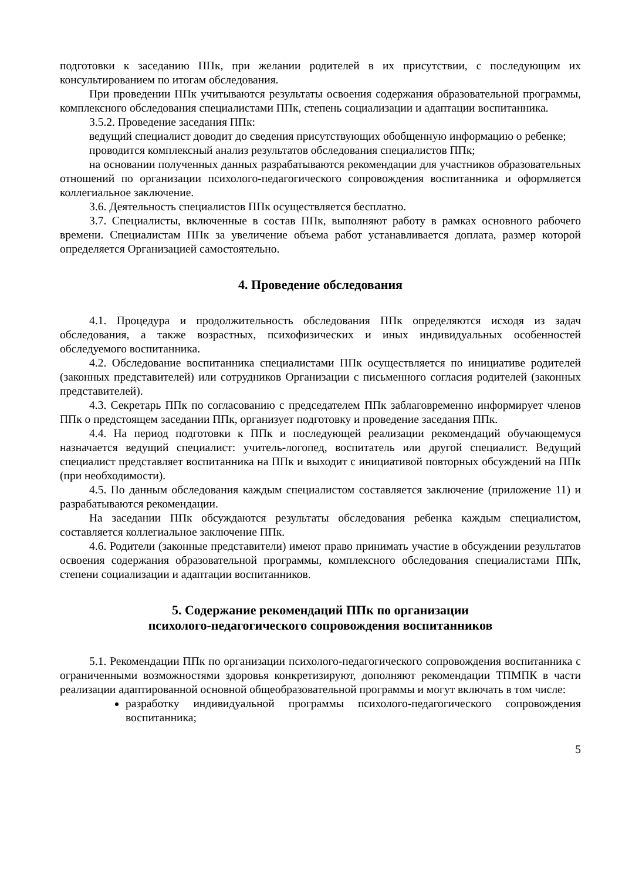подготовки к заседанию ППк, при желании родителей в их присутствии, с последующим их консультированием по итогам обследования.
При проведении ППк учитываются результаты освоения содержания образовательной программы, комплексного обследования специалистами ППк, степень социализации и адаптации воспитанника.
3.5.2. Проведение заседания ППк:
ведущий специалист доводит до сведения присутствующих обобщенную информацию о ребенке;
проводится комплексный анализ результатов обследования специалистов ППк;
на основании полученных данных разрабатываются рекомендации для участников образовательных отношений по организации психолого-педагогического сопровождения воспитанника и оформляется коллегиальное заключение.
3.6. Деятельность специалистов ППк осуществляется бесплатно.
3.7. Специалисты, включенные в состав ППк, выполняют работу в рамках основного рабочего времени. Специалистам ППк за увеличение объема работ устанавливается доплата, размер которой определяется Организацией самостоятельно.
4. Проведение обследования
4.1. Процедура и продолжительность обследования ППк определяются исходя из задач обследования, а также возрастных, психофизических и иных индивидуальных особенностей обследуемого воспитанника.
4.2. Обследование воспитанника специалистами ППк осуществляется по инициативе родителей (законных представителей) или сотрудников Организации с письменного согласия родителей (законных представителей).
4.3. Секретарь ППк по согласованию с председателем ППк заблаговременно информирует членов ППк о предстоящем заседании ППк, организует подготовку и проведение заседания ППк.
4.4. На период подготовки к ППк и последующей реализации рекомендаций обучающемуся назначается ведущий специалист: учитель-логопед, воспитатель или другой специалист. Ведущий специалист представляет воспитанника на ППк и выходит с инициативой повторных обсуждений на ППк (при необходимости).
4.5. По данным обследования каждым специалистом составляется заключение (приложение 11) и разрабатываются рекомендации.
На заседании ППк обсуждаются результаты обследования ребенка каждым специалистом, составляется коллегиальное заключение ППк.
4.6. Родители (законные представители) имеют право принимать участие в обсуждении результатов освоения содержания образовательной программы, комплексного обследования специалистами ППк, степени социализации и адаптации воспитанников.
5. Содержание рекомендаций ППк по организации
психолого-педагогического сопровождения воспитанников
5.1. Рекомендации ППк по организации психолого-педагогического сопровождения воспитанника с ограниченными возможностями здоровья конкретизируют, дополняют рекомендации ТПМПК в части реализации адаптированной основной общеобразовательной программы и могут включать в том числе:
разработку индивидуальной программы психолого-педагогического сопровождения воспитанника;
5